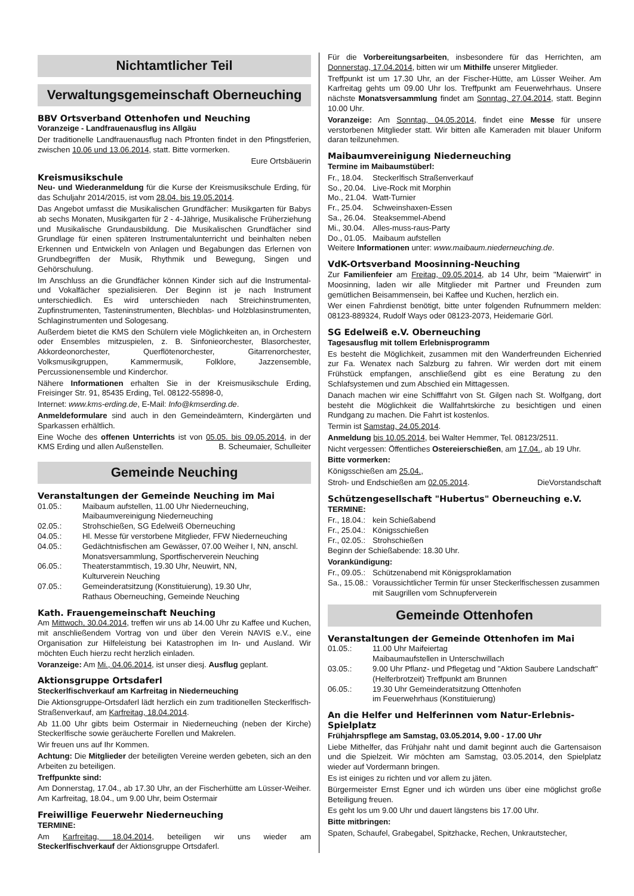Nichtamtlicher Teil
Verwaltungsgemeinschaft Oberneuching
BBV Ortsverband Ottenhofen und Neuching
Voranzeige - Landfrauenausflug ins Allgäu
Der traditionelle Landfrauenausflug nach Pfronten findet in den Pfingstferien, zwischen 10.06 und 13.06.2014, statt. Bitte vormerken.
Eure Ortsbäuerin
Kreismusikschule
Neu- und Wiederanmeldung für die Kurse der Kreismusikschule Erding, für das Schuljahr 2014/2015, ist vom 28.04. bis 19.05.2014.
Das Angebot umfasst die Musikalischen Grundfächer: Musikgarten für Babys ab sechs Monaten, Musikgarten für 2 - 4-Jährige, Musikalische Früherziehung und Musikalische Grundausbildung. Die Musikalischen Grundfächer sind Grundlage für einen späteren Instrumentalunterricht und beinhalten neben Erkennen und Entwickeln von Anlagen und Begabungen das Erlernen von Grundbegriffen der Musik, Rhythmik und Bewegung, Singen und Gehörschulung.
Im Anschluss an die Grundfächer können Kinder sich auf die Instrumental- und Vokalfächer spezialisieren. Der Beginn ist je nach Instrument unterschiedlich. Es wird unterschieden nach Streichinstrumenten, Zupfinstrumenten, Tasteninstrumenten, Blechblas- und Holzblasinstrumenten, Schlaginstrumenten und Sologesang.
Außerdem bietet die KMS den Schülern viele Möglichkeiten an, in Orchestern oder Ensembles mitzuspielen, z. B. Sinfonieorchester, Blasorchester, Akkordeonorchester, Querflötenorchester, Gitarrenorchester, Volksmusikgruppen, Kammermusik, Folklore, Jazzensemble, Percussionensemble und Kinderchor.
Nähere Informationen erhalten Sie in der Kreismusikschule Erding, Freisinger Str. 91, 85435 Erding, Tel. 08122-55898-0,
Internet: www.kms-erding.de, E-Mail: Info@kmserding.de.
Anmeldeformulare sind auch in den Gemeindeämtern, Kindergärten und Sparkassen erhältlich.
Eine Woche des offenen Unterrichts ist von 05.05. bis 09.05.2014, in der KMS Erding und allen Außenstellen. B. Scheumaier, Schulleiter
Gemeinde Neuching
Veranstaltungen der Gemeinde Neuching im Mai
| 01.05.: | Maibaum aufstellen, 11.00 Uhr Niederneuching, Maibaumvereinigung Niederneuching |
| 02.05.: | Strohschießen, SG Edelweiß Oberneuching |
| 04.05.: | Hl. Messe für verstorbene Mitglieder, FFW Niederneuching |
| 04.05.: | Gedächtnisfischen am Gewässer, 07.00 Weiher I, NN, anschl. Monatsversammlung, Sportfischerverein Neuching |
| 06.05.: | Theaterstammtisch, 19.30 Uhr, Neuwirt, NN, Kulturverein Neuching |
| 07.05.: | Gemeinderatsitzung (Konstituierung), 19.30 Uhr, Rathaus Oberneuching, Gemeinde Neuching |
Kath. Frauengemeinschaft Neuching
Am Mittwoch, 30.04.2014, treffen wir uns ab 14.00 Uhr zu Kaffee und Kuchen, mit anschließendem Vortrag von und über den Verein NAVIS e.V., eine Organisation zur Hilfeleistung bei Katastrophen im In- und Ausland. Wir möchten Euch hierzu recht herzlich einladen.
Voranzeige: Am Mi., 04.06.2014, ist unser diesj. Ausflug geplant.
Aktionsgruppe Ortsdaferl
Steckerlfischverkauf am Karfreitag in Niederneuching
Die Aktionsgruppe-Ortsdaferl lädt herzlich ein zum traditionellen Steckerlfisch-Straßenverkauf, am Karfreitag, 18.04.2014.
Ab 11.00 Uhr gibts beim Ostermair in Niederneuching (neben der Kirche) Steckerlfische sowie geräucherte Forellen und Makrelen.
Wir freuen uns auf Ihr Kommen.
Achtung: Die Mitglieder der beteiligten Vereine werden gebeten, sich an den Arbeiten zu beteiligen.
Treffpunkte sind:
Am Donnerstag, 17.04., ab 17.30 Uhr, an der Fischerhütte am Lüsser-Weiher. Am Karfreitag, 18.04., um 9.00 Uhr, beim Ostermair
Freiwillige Feuerwehr Niederneuching
TERMINE:
Am Karfreitag, 18.04.2014, beteiligen wir uns wieder am Steckerlfischverkauf der Aktionsgruppe Ortsdaferl.
Für die Vorbereitungsarbeiten, insbesondere für das Herrichten, am Donnerstag, 17.04.2014, bitten wir um Mithilfe unserer Mitglieder.
Treffpunkt ist um 17.30 Uhr, an der Fischer-Hütte, am Lüsser Weiher. Am Karfreitag gehts um 09.00 Uhr los. Treffpunkt am Feuerwehrhaus. Unsere nächste Monatsversammlung findet am Sonntag, 27.04.2014, statt. Beginn 10.00 Uhr.
Voranzeige: Am Sonntag, 04.05.2014, findet eine Messe für unsere verstorbenen Mitglieder statt. Wir bitten alle Kameraden mit blauer Uniform daran teilzunehmen.
Maibaumvereinigung Niederneuching
Termine im Maibaumstüberl:
| Fr., 18.04. | Steckerlfisch Straßenverkauf |
| So., 20.04. | Live-Rock mit Morphin |
| Mo., 21.04. | Watt-Turnier |
| Fr., 25.04. | Schweinshaxen-Essen |
| Sa., 26.04. | Steaksemmel-Abend |
| Mi., 30.04. | Alles-muss-raus-Party |
| Do., 01.05. | Maibaum aufstellen |
Weitere Informationen unter: www.maibaum.niederneuching.de.
VdK-Ortsverband Moosinning-Neuching
Zur Familienfeier am Freitag, 09.05.2014, ab 14 Uhr, beim "Maierwirt" in Moosinning, laden wir alle Mitglieder mit Partner und Freunden zum gemütlichen Beisammensein, bei Kaffee und Kuchen, herzlich ein.
Wer einen Fahrdienst benötigt, bitte unter folgenden Rufnummern melden: 08123-889324, Rudolf Ways oder 08123-2073, Heidemarie Görl.
SG Edelweiß e.V. Oberneuching
Tagesausflug mit tollem Erlebnisprogramm
Es besteht die Möglichkeit, zusammen mit den Wanderfreunden Eichenried zur Fa. Wenatex nach Salzburg zu fahren. Wir werden dort mit einem Frühstück empfangen, anschließend gibt es eine Beratung zu den Schlafsystemen und zum Abschied ein Mittagessen.
Danach machen wir eine Schifffahrt von St. Gilgen nach St. Wolfgang, dort besteht die Möglichkeit die Wallfahrtskirche zu besichtigen und einen Rundgang zu machen. Die Fahrt ist kostenlos.
Termin ist Samstag, 24.05.2014.
Anmeldung bis 10.05.2014, bei Walter Hemmer, Tel. 08123/2511.
Nicht vergessen: Öffentliches Ostereierschießen, am 17.04., ab 19 Uhr.
Bitte vormerken:
Königsschießen am 25.04.,
Stroh- und Endschießen am 02.05.2014. DieVorstandschaft
Schützengesellschaft "Hubertus" Oberneuching e.V.
TERMINE:
| Fr., 18.04.: | kein Schießabend |
| Fr., 25.04.: | Königsschießen |
| Fr., 02.05.: | Strohschießen |
Beginn der Schießabende: 18.30 Uhr.
Vorankündigung:
| Fr., 09.05.: | Schützenabend mit Königsproklamation |
| Sa., 15.08.: | Voraussichtlicher Termin für unser Steckerlfischessen zusammen mit Saugrillen vom Schnupferverein |
Gemeinde Ottenhofen
Veranstaltungen der Gemeinde Ottenhofen im Mai
| 01.05.: | 11.00 Uhr Maifeiertag Maibaumaufstellen in Unterschwillach |
| 03.05.: | 9.00 Uhr Pflanz- und Pflegetag und "Aktion Saubere Landschaft" (Helferbrotzeit) Treffpunkt am Brunnen |
| 06.05.: | 19.30 Uhr Gemeinderatsitzung Ottenhofen im Feuerwehrhaus (Konstituierung) |
An die Helfer und Helferinnen vom Natur-Erlebnis-Spielplatz
Frühjahrspflege am Samstag, 03.05.2014, 9.00 - 17.00 Uhr
Liebe Mithelfer, das Frühjahr naht und damit beginnt auch die Gartensaison und die Spielzeit. Wir möchten am Samstag, 03.05.2014, den Spielplatz wieder auf Vordermann bringen.
Es ist einiges zu richten und vor allem zu jäten.
Bürgermeister Ernst Egner und ich würden uns über eine möglichst große Beteiligung freuen.
Es geht los um 9.00 Uhr und dauert längstens bis 17.00 Uhr.
Bitte mitbringen:
Spaten, Schaufel, Grabegabel, Spitzhacke, Rechen, Unkrautstecher,